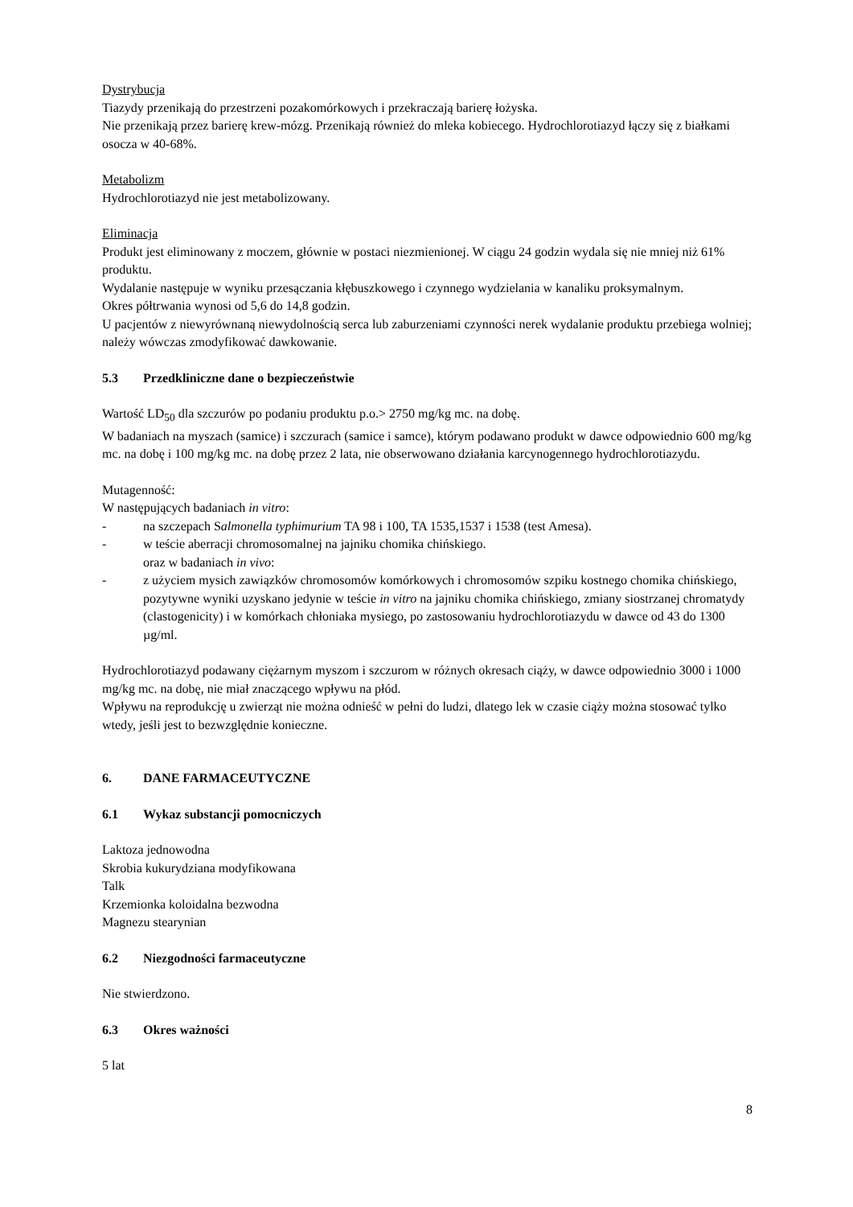Dystrybucja
Tiazydy przenikają do przestrzeni pozakomórkowych i przekraczają barierę łożyska.
Nie przenikają przez barierę krew-mózg. Przenikają również do mleka kobiecego. Hydrochlorotiazyd łączy się z białkami osocza w 40-68%.
Metabolizm
Hydrochlorotiazyd nie jest metabolizowany.
Eliminacja
Produkt jest eliminowany z moczem, głównie w postaci niezmienionej. W ciągu 24 godzin wydala się nie mniej niż 61% produktu.
Wydalanie następuje w wyniku przesączania kłębuszkowego i czynnego wydzielania w kanaliku proksymalnym.
Okres półtrwania wynosi od 5,6 do 14,8 godzin.
U pacjentów z niewyrównaną niewydolnością serca lub zaburzeniami czynności nerek wydalanie produktu przebiega wolniej; należy wówczas zmodyfikować dawkowanie.
5.3 Przedkliniczne dane o bezpieczeństwie
Wartość LD<sub>50</sub> dla szczurów po podaniu produktu p.o.> 2750 mg/kg mc. na dobę.
W badaniach na myszach (samice) i szczurach (samice i samce), którym podawano produkt w dawce odpowiednio 600 mg/kg mc. na dobę i 100 mg/kg mc. na dobę przez 2 lata, nie obserwowano działania karcynogennego hydrochlorotiazydu.
Mutagenność:
W następujących badaniach in vitro:
- na szczepach Salmonella typhimurium TA 98 i 100, TA 1535,1537 i 1538 (test Amesa).
- w teście aberracji chromosomalnej na jajniku chomika chińskiego.
oraz w badaniach in vivo:
- z użyciem mysich zawiązków chromosomów komórkowych i chromosomów szpiku kostnego chomika chińskiego, pozytywne wyniki uzyskano jedynie w teście in vitro na jajniku chomika chińskiego, zmiany siostrzanej chromatydy (clastogenicity) i w komórkach chłoniaka mysiego, po zastosowaniu hydrochlorotiazydu w dawce od 43 do 1300 µg/ml.
Hydrochlorotiazyd podawany ciężarnym myszom i szczurom w różnych okresach ciąży, w dawce odpowiednio 3000 i 1000 mg/kg mc. na dobę, nie miał znaczącego wpływu na płód.
Wpływu na reprodukcję u zwierząt nie można odnieść w pełni do ludzi, dlatego lek w czasie ciąży można stosować tylko wtedy, jeśli jest to bezwzględnie konieczne.
6. DANE FARMACEUTYCZNE
6.1 Wykaz substancji pomocniczych
Laktoza jednowodna
Skrobia kukurydziana modyfikowana
Talk
Krzemionka koloidalna bezwodna
Magnezu stearynian
6.2 Niezgodności farmaceutyczne
Nie stwierdzono.
6.3 Okres ważności
5 lat
8